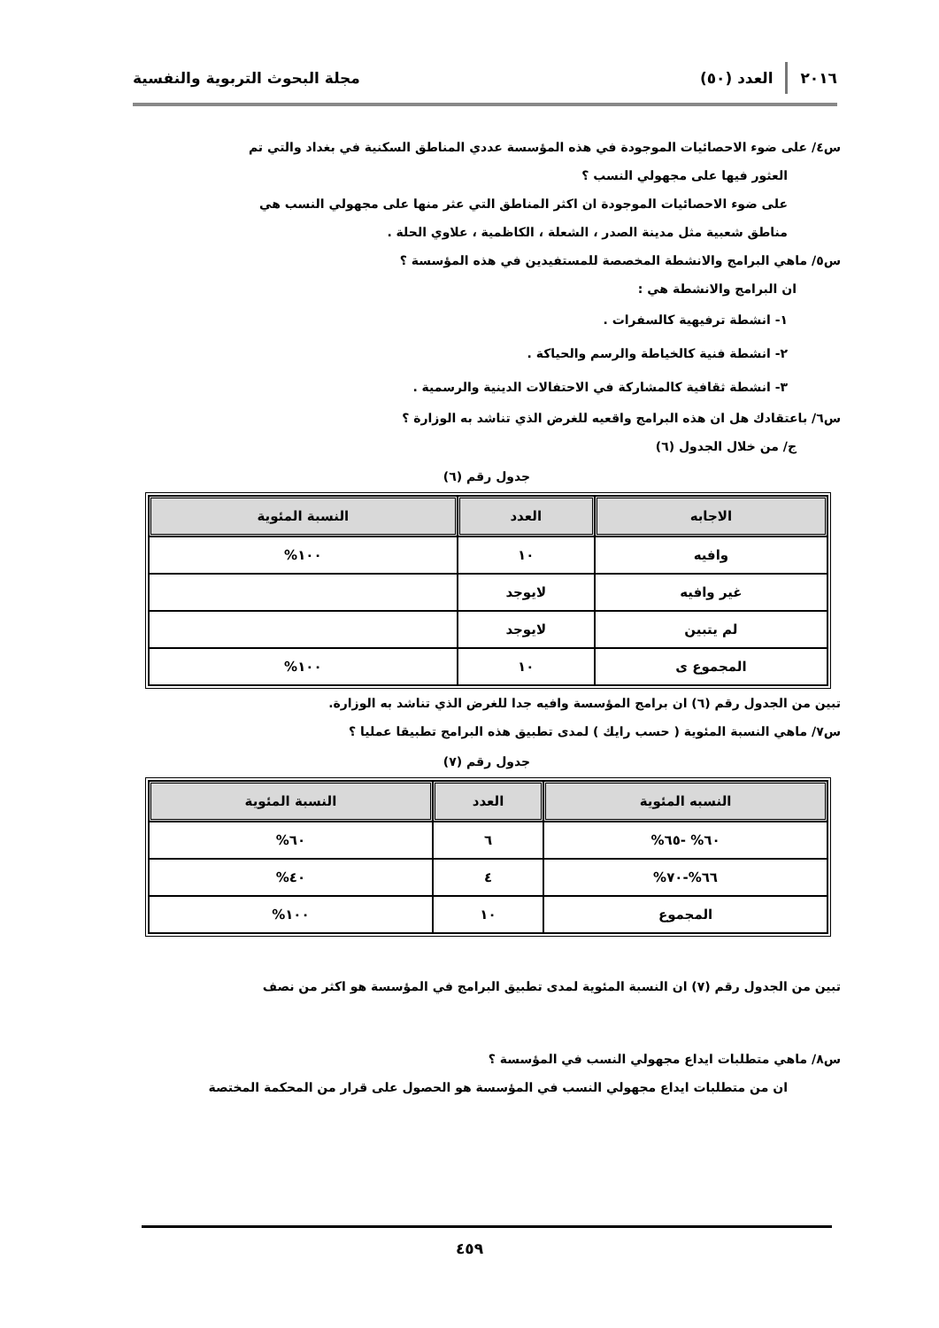٢٠١٦ العدد (٥٠) مجلة البحوث التربوية والنفسية
س٤/ على ضوء الاحصائيات الموجودة في هذه المؤسسة عددي المناطق السكنية في بغداد والتي تم
العثور فيها على مجهولي النسب ؟
على ضوء الاحصائيات الموجودة ان اكثر المناطق التي عثر منها على مجهولي النسب هي
مناطق شعبية مثل مدينة الصدر ، الشعلة ، الكاظمية ، علاوي الحلة .
س٥/ ماهي البرامج والانشطة المخصصة للمستفيدين في هذه المؤسسة ؟
ان البرامج والانشطة هي :
١- انشطة ترفيهية كالسفرات .
٢- انشطة فنية كالخياطة والرسم والحياكة .
٣- انشطة ثقافية كالمشاركة في الاحتفالات الدينية والرسمية .
س٦/ باعتقادك هل ان هذه البرامج واقعيه للغرض الذي تناشد به الوزارة ؟
ج/ من خلال الجدول (٦)
جدول رقم (٦)
| الاجابه | العدد | النسبة المئوية |
| --- | --- | --- |
| وافيه | ١٠ | ١٠٠% |
| غير وافيه | لايوجد | |
| لم يتبين | لايوجد | |
| المجموع ى | ١٠ | ١٠٠% |
تبين من الجدول رقم (٦) ان برامج المؤسسة وافيه جدا للغرض الذي تناشد به الوزارة.
س٧/ ماهي النسبة المئوية ( حسب رايك ) لمدى تطبيق هذه البرامج تطبيقا عمليا ؟
جدول رقم (٧)
| النسبه المئوية | العدد | النسبة المئوية |
| --- | --- | --- |
| ٦٠% -٦٥% | ٦ | ٦٠% |
| ٦٦%-٧٠% | ٤ | ٤٠% |
| المجموع | ١٠ | ١٠٠% |
تبين من الجدول رقم (٧) ان النسبة المئوية لمدى تطبيق البرامج في المؤسسة هو اكثر من نصف
س٨/ ماهي متطلبات ايداع مجهولي النسب في المؤسسة ؟
ان من متطلبات ايداع مجهولي النسب في المؤسسة هو الحصول على قرار من المحكمة المختصة
٤٥٩